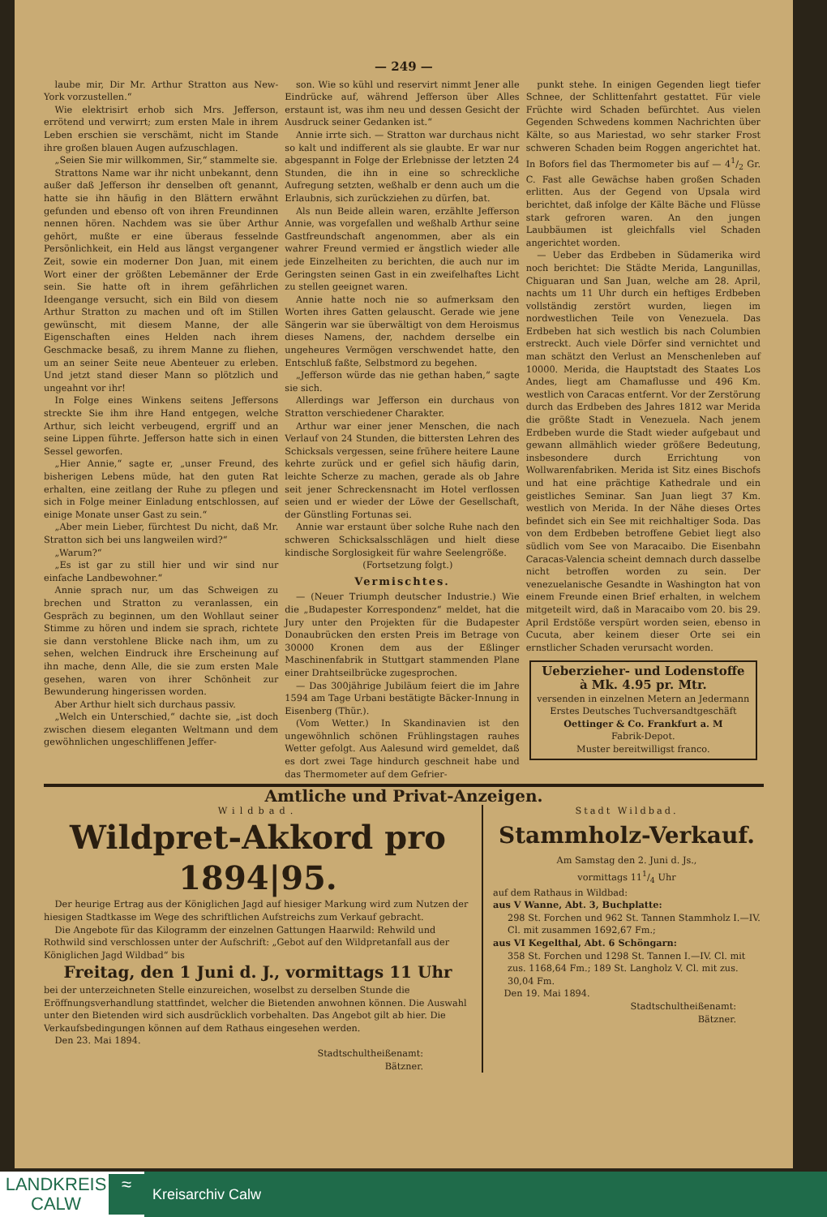— 249 —
laube mir, Dir Mr. Arthur Stratton aus New-York vorzustellen.“
Wie elektrisirt erhob sich Mrs. Jefferson, errötend und verwirrt; zum ersten Male in ihrem Leben erschien sie verschämt, nicht im Stande ihre großen blauen Augen aufzuschlagen.
„Seien Sie mir willkommen, Sir,“ stammelte sie.
Strattons Name war ihr nicht unbekannt, denn außer daß Jefferson ihr denselben oft genannt, hatte sie ihn häufig in den Blättern erwähnt gefunden und ebenso oft von ihren Freundinnen nennen hören. Nachdem was sie über Arthur gehört, mußte er eine überaus fesselnde Persönlichkeit, ein Held aus längst vergangener Zeit, sowie ein moderner Don Juan, mit einem Wort einer der größten Lebemänner der Erde sein. Sie hatte oft in ihrem gefährlichen Ideengange versucht, sich ein Bild von diesem Arthur Stratton zu machen und oft im Stillen gewünscht, mit diesem Manne, der alle Eigenschaften eines Helden nach ihrem Geschmacke besaß, zu ihrem Manne zu fliehen, um an seiner Seite neue Abenteuer zu erleben. Und jetzt stand dieser Mann so plötzlich und ungeahnt vor ihr!
In Folge eines Winkens seitens Jeffersons streckte Sie ihm ihre Hand entgegen, welche Arthur, sich leicht verbeugend, ergriff und an seine Lippen führte. Jefferson hatte sich in einen Sessel geworfen.
„Hier Annie,“ sagte er, „unser Freund, des bisherigen Lebens müde, hat den guten Rat erhalten, eine zeitlang der Ruhe zu pflegen und sich in Folge meiner Einladung entschlossen, auf einige Monate unser Gast zu sein.“
„Aber mein Lieber, fürchtest Du nicht, daß Mr. Stratton sich bei uns langweilen wird?“
„Warum?“
„Es ist gar zu still hier und wir sind nur einfache Landbewohner.“
Annie sprach nur, um das Schweigen zu brechen und Stratton zu veranlassen, ein Gespräch zu beginnen, um den Wohllaut seiner Stimme zu hören und indem sie sprach, richtete sie dann verstohlene Blicke nach ihm, um zu sehen, welchen Eindruck ihre Erscheinung auf ihn mache, denn Alle, die sie zum ersten Male gesehen, waren von ihrer Schönheit zur Bewunderung hingerissen worden.
Aber Arthur hielt sich durchaus passiv.
„Welch ein Unterschied,“ dachte sie, „ist doch zwischen diesem eleganten Weltmann und dem gewöhnlichen ungeschliffenen Jeffer-
son. Wie so kühl und reservirt nimmt Jener alle Eindrücke auf, während Jefferson über Alles erstaunt ist, was ihm neu und dessen Gesicht der Ausdruck seiner Gedanken ist.“
Annie irrte sich. — Stratton war durchaus nicht so kalt und indifferent als sie glaubte. Er war nur abgespannt in Folge der Erlebnisse der letzten 24 Stunden, die ihn in eine so schreckliche Aufregung setzten, weßhalb er denn auch um die Erlaubnis, sich zurückziehen zu dürfen, bat.
Als nun Beide allein waren, erzählte Jefferson Annie, was vorgefallen und weßhalb Arthur seine Gastfreundschaft angenommen, aber als ein wahrer Freund vermied er ängstlich wieder alle jede Einzelheiten zu berichten, die auch nur im Geringsten seinen Gast in ein zweifelhaftes Licht zu stellen geeignet waren.
Annie hatte noch nie so aufmerksam den Worten ihres Gatten gelauscht. Gerade wie jene Sängerin war sie überwältigt von dem Heroismus dieses Namens, der, nachdem derselbe ein ungeheures Vermögen verschwendet hatte, den Entschluß faßte, Selbstmord zu begehen.
„Jefferson würde das nie gethan haben,“ sagte sie sich.
Allerdings war Jefferson ein durchaus von Stratton verschiedener Charakter.
Arthur war einer jener Menschen, die nach Verlauf von 24 Stunden, die bittersten Lehren des Schicksals vergessen, seine frühere heitere Laune kehrte zurück und er gefiel sich häufig darin, leichte Scherze zu machen, gerade als ob Jahre seit jener Schreckensnacht im Hotel verflossen seien und er wieder der Löwe der Gesellschaft, der Günstling Fortunas sei.
Annie war erstaunt über solche Ruhe nach den schweren Schicksalsschlägen und hielt diese kindische Sorglosigkeit für wahre Seelengröße.
(Fortsetzung folgt.)
Vermischtes.
— (Neuer Triumph deutscher Industrie.) Wie die „Budapester Korrespondenz“ meldet, hat die Jury unter den Projekten für die Budapester Donaubrücken den ersten Preis im Betrage von 30000 Kronen dem aus der Eßlinger Maschinenfabrik in Stuttgart stammenden Plane einer Drahtseilbrücke zugesprochen.
— Das 300jährige Jubiläum feiert die im Jahre 1594 am Tage Urbani bestätigte Bäcker-Innung in Eisenberg (Thür.).
(Vom Wetter.) In Skandinavien ist den ungewöhnlich schönen Frühlingstagen rauhes Wetter gefolgt. Aus Aalesund wird gemeldet, daß es dort zwei Tage hindurch geschneit habe und das Thermometer auf dem Gefrier-
punkt stehe. In einigen Gegenden liegt tiefer Schnee, der Schlittenfahrt gestattet. Für viele Früchte wird Schaden befürchtet. Aus vielen Gegenden Schwedens kommen Nachrichten über Kälte, so aus Mariestad, wo sehr starker Frost schweren Schaden beim Roggen angerichtet hat. In Bofors fiel das Thermometer bis auf — 41/2 Gr. C. Fast alle Gewächse haben großen Schaden erlitten. Aus der Gegend von Upsala wird berichtet, daß infolge der Kälte Bäche und Flüsse stark gefroren waren. An den jungen Laubbäumen ist gleichfalls viel Schaden angerichtet worden.
— Ueber das Erdbeben in Südamerika wird noch berichtet: Die Städte Merida, Langunillas, Chiguaran und San Juan, welche am 28. April, nachts um 11 Uhr durch ein heftiges Erdbeben vollständig zerstört wurden, liegen im nordwestlichen Teile von Venezuela. Das Erdbeben hat sich westlich bis nach Columbien erstreckt. Auch viele Dörfer sind vernichtet und man schätzt den Verlust an Menschenleben auf 10000. Merida, die Hauptstadt des Staates Los Andes, liegt am Chamaflusse und 496 Km. westlich von Caracas entfernt. Vor der Zerstörung durch das Erdbeben des Jahres 1812 war Merida die größte Stadt in Venezuela. Nach jenem Erdbeben wurde die Stadt wieder aufgebaut und gewann allmählich wieder größere Bedeutung, insbesondere durch Errichtung von Wollwarenfabriken. Merida ist Sitz eines Bischofs und hat eine prächtige Kathedrale und ein geistliches Seminar. San Juan liegt 37 Km. westlich von Merida. In der Nähe dieses Ortes befindet sich ein See mit reichhaltiger Soda. Das von dem Erdbeben betroffene Gebiet liegt also südlich vom See von Maracaibo. Die Eisenbahn Caracas-Valencia scheint demnach durch dasselbe nicht betroffen worden zu sein. Der venezuelanische Gesandte in Washington hat von einem Freunde einen Brief erhalten, in welchem mitgeteilt wird, daß in Maracaibo vom 20. bis 29. April Erdstöße verspürt worden seien, ebenso in Cucuta, aber keinem dieser Orte sei ein ernstlicher Schaden verursacht worden.
Ueberzieher- und Lodenstoffe
à Mk. 4.95 pr. Mtr.
versenden in einzelnen Metern an Jedermann
Erstes Deutsches Tuchversandtgeschäft
Oettinger & Co. Frankfurt a. M
Fabrik-Depot.
Muster bereitwilligst franco.
Amtliche und Privat-Anzeigen.
Wildbad.
Wildpret-Akkord pro 1894|95.
Der heurige Ertrag aus der Königlichen Jagd auf hiesiger Markung wird zum Nutzen der hiesigen Stadtkasse im Wege des schriftlichen Aufstreichs zum Verkauf gebracht.
Die Angebote für das Kilogramm der einzelnen Gattungen Haarwild: Rehwild und Rothwild sind verschlossen unter der Aufschrift: „Gebot auf den Wildpretanfall aus der Königlichen Jagd Wildbad“ bis
Freitag, den 1 Juni d. J., vormittags 11 Uhr
bei der unterzeichneten Stelle einzureichen, woselbst zu derselben Stunde die Eröffnungsverhandlung stattfindet, welcher die Bietenden anwohnen können. Die Auswahl unter den Bietenden wird sich ausdrücklich vorbehalten. Das Angebot gilt ab hier. Die Verkaufsbedingungen können auf dem Rathaus eingesehen werden.
Den 23. Mai 1894.
Stadtschultheißenamt:
Bätzner.
Stadt Wildbad.
Stammholz-Verkauf.
Am Samstag den 2. Juni d. Js.,
vormittags 111/4 Uhr
auf dem Rathaus in Wildbad:
aus V Wanne, Abt. 3, Buchplatte:
298 St. Forchen und 962 St. Tannen Stammholz I.—IV. Cl. mit zusammen 1692,67 Fm.;
aus VI Kegelthal, Abt. 6 Schöngarn:
358 St. Forchen und 1298 St. Tannen I.—IV. Cl. mit zus. 1168,64 Fm.; 189 St. Langholz V. Cl. mit zus. 30,04 Fm.
Den 19. Mai 1894.
Stadtschultheißenamt:
Bätzner.
LANDKREIS CALW
≈
Kreisarchiv Calw